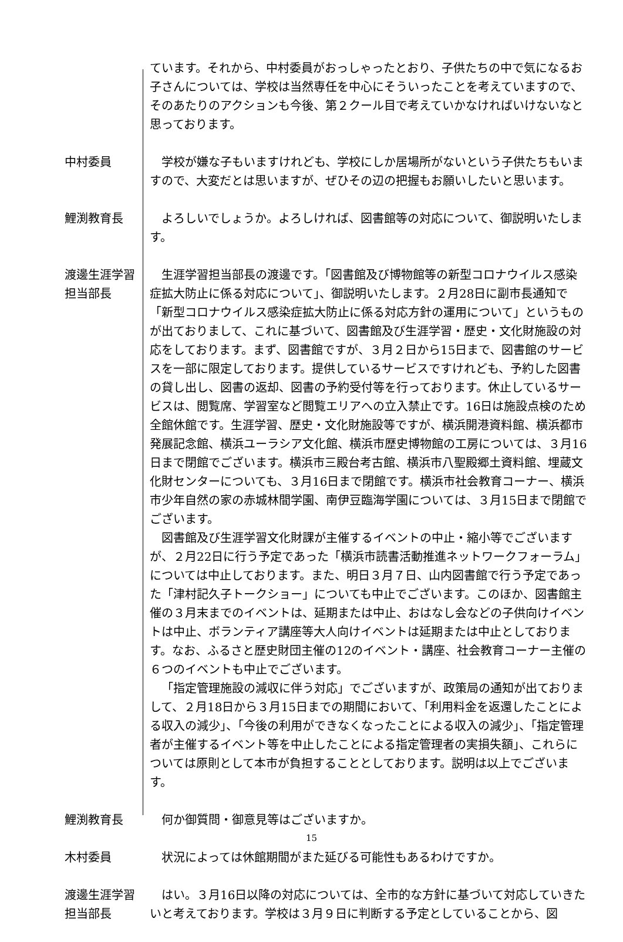ています。それから、中村委員がおっしゃったとおり、子供たちの中で気になるお子さんについては、学校は当然専任を中心にそういったことを考えていますので、そのあたりのアクションも今後、第２クール目で考えていかなければいけないなと思っております。
中村委員 学校が嫌な子もいますけれども、学校にしか居場所がないという子供たちもいますので、大変だとは思いますが、ぜひその辺の把握もお願いしたいと思います。
鯉渕教育長 よろしいでしょうか。よろしければ、図書館等の対応について、御説明いたします。
渡邊生涯学習
担当部長
生涯学習担当部長の渡邊です。「図書館及び博物館等の新型コロナウイルス感染症拡大防止に係る対応について」、御説明いたします。２月28日に副市長通知で「新型コロナウイルス感染症拡大防止に係る対応方針の運用について」というものが出ておりまして、これに基づいて、図書館及び生涯学習・歴史・文化財施設の対応をしております。まず、図書館ですが、３月２日から15日まで、図書館のサービスを一部に限定しております。提供しているサービスですけれども、予約した図書の貸し出し、図書の返却、図書の予約受付等を行っております。休止しているサービスは、閲覧席、学習室など閲覧エリアへの立入禁止です。16日は施設点検のため全館休館です。生涯学習、歴史・文化財施設等ですが、横浜開港資料館、横浜都市発展記念館、横浜ユーラシア文化館、横浜市歴史博物館の工房については、３月16日まで閉館でございます。横浜市三殿台考古館、横浜市八聖殿郷土資料館、埋蔵文化財センターについても、３月16日まで閉館です。横浜市社会教育コーナー、横浜市少年自然の家の赤城林間学園、南伊豆臨海学園については、３月15日まで閉館でございます。
図書館及び生涯学習文化財課が主催するイベントの中止・縮小等でございますが、２月22日に行う予定であった「横浜市読書活動推進ネットワークフォーラム」については中止しております。また、明日３月７日、山内図書館で行う予定であった「津村記久子トークショー」についても中止でございます。このほか、図書館主催の３月末までのイベントは、延期または中止、おはなし会などの子供向けイベントは中止、ボランティア講座等大人向けイベントは延期または中止としております。なお、ふるさと歴史財団主催の12のイベント・講座、社会教育コーナー主催の６つのイベントも中止でございます。
「指定管理施設の減収に伴う対応」でございますが、政策局の通知が出ておりまして、２月18日から３月15日までの期間において、「利用料金を返還したことによる収入の減少」、「今後の利用ができなくなったことによる収入の減少」、「指定管理者が主催するイベント等を中止したことによる指定管理者の実損失額」、これらについては原則として本市が負担することとしております。説明は以上でございます。
鯉渕教育長 何か御質問・御意見等はございますか。
木村委員 状況によっては休館期間がまた延びる可能性もあるわけですか。
渡邊生涯学習
担当部長
はい。３月16日以降の対応については、全市的な方針に基づいて対応していきたいと考えております。学校は３月９日に判断する予定としていることから、図
15